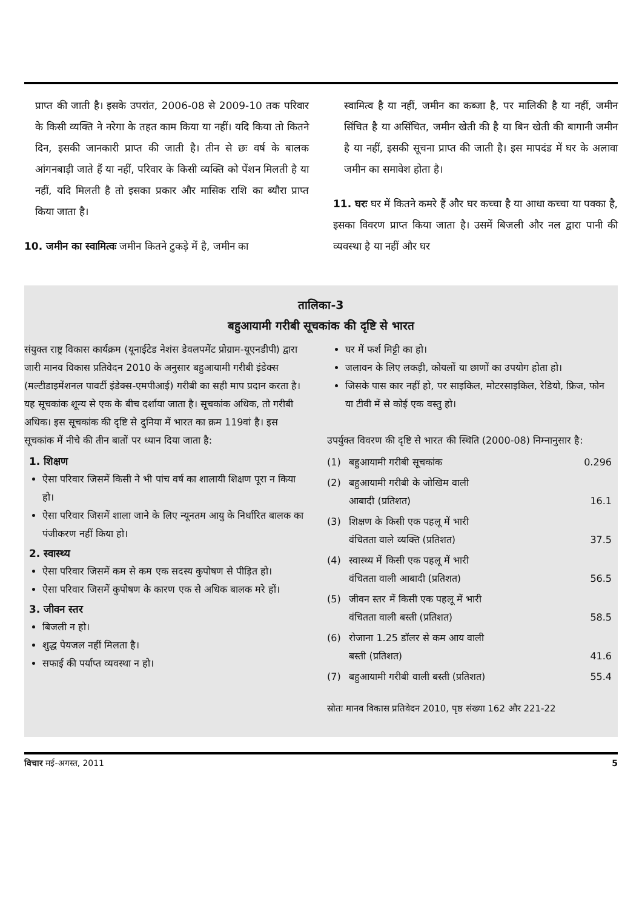प्राप्त की जाती है। इसके उपरांत, 2006-08 से 2009-10 तक परिवार के किसी व्यक्ति ने नरेगा के तहत काम किया या नहीं। यदि किया तो कितने दिन, इसकी जानकारी प्राप्त की जाती है। तीन से छः वर्ष के बालक आंगनबाड़ी जाते हैं या नहीं, परिवार के किसी व्यक्ति को पेंशन मिलती है या नहीं, यदि मिलती है तो इसका प्रकार और मासिक राशि का ब्यौरा प्राप्त किया जाता है।
10. जमीन का स्वामित्वः जमीन कितने टुकड़े में है, जमीन का
स्वामित्व है या नहीं, जमीन का कब्जा है, पर मालिकी है या नहीं, जमीन सिंचित है या असिंचित, जमीन खेती की है या बिन खेती की बागानी जमीन है या नहीं, इसकी सूचना प्राप्त की जाती है। इस मापदंड में घर के अलावा जमीन का समावेश होता है।
11. घरः घर में कितने कमरे हैं और घर कच्चा है या आधा कच्चा या पक्का है, इसका विवरण प्राप्त किया जाता है। उसमें बिजली और नल द्वारा पानी की व्यवस्था है या नहीं और घर
तालिका-3
बहुआयामी गरीबी सूचकांक की दृष्टि से भारत
संयुक्त राष्ट्र विकास कार्यक्रम (यूनाईटेड नेशंस डेवलपमेंट प्रोग्राम-यूएनडीपी) द्वारा जारी मानव विकास प्रतिवेदन 2010 के अनुसार बहुआयामी गरीबी इंडेक्स (मल्टीडाइमेंशनल पावर्टी इंडेक्स-एमपीआई) गरीबी का सही माप प्रदान करता है। यह सूचकांक शून्य से एक के बीच दर्शाया जाता है। सूचकांक अधिक, तो गरीबी अधिक। इस सूचकांक की दृष्टि से दुनिया में भारत का क्रम 119वां है। इस सूचकांक में नीचे की तीन बातों पर ध्यान दिया जाता है:
1. शिक्षण
ऐसा परिवार जिसमें किसी ने भी पांच वर्ष का शालायी शिक्षण पूरा न किया हो।
ऐसा परिवार जिसमें शाला जाने के लिए न्यूनतम आयु के निर्धारित बालक का पंजीकरण नहीं किया हो।
2. स्वास्थ्य
ऐसा परिवार जिसमें कम से कम एक सदस्य कुपोषण से पीड़ित हो।
ऐसा परिवार जिसमें कुपोषण के कारण एक से अधिक बालक मरे हों।
3. जीवन स्तर
बिजली न हो।
शुद्ध पेयजल नहीं मिलता है।
सफाई की पर्याप्त व्यवस्था न हो।
घर में फर्श मिट्टी का हो।
जलावन के लिए लकड़ी, कोयलों या छाणों का उपयोग होता हो।
जिसके पास कार नहीं हो, पर साइकिल, मोटरसाइकिल, रेडियो, फ्रिज, फोन या टीवी में से कोई एक वस्तु हो।
उपर्युक्त विवरण की दृष्टि से भारत की स्थिति (2000-08) निम्नानुसार है:
| (1) | बहुआयामी गरीबी सूचकांक | 0.296 |
| (2) | बहुआयामी गरीबी के जोखिम वाली आबादी (प्रतिशत) | 16.1 |
| (3) | शिक्षण के किसी एक पहलू में भारी वंचितता वाले व्यक्ति (प्रतिशत) | 37.5 |
| (4) | स्वास्थ्य में किसी एक पहलू में भारी वंचितता वाली आबादी (प्रतिशत) | 56.5 |
| (5) | जीवन स्तर में किसी एक पहलू में भारी वंचितता वाली बस्ती (प्रतिशत) | 58.5 |
| (6) | रोजाना 1.25 डॉलर से कम आय वाली बस्ती (प्रतिशत) | 41.6 |
| (7) | बहुआयामी गरीबी वाली बस्ती (प्रतिशत) | 55.4 |
स्रोतः मानव विकास प्रतिवेदन 2010, पृष्ठ संख्या 162 और 221-22
विचार मई-अगस्त, 2011 5